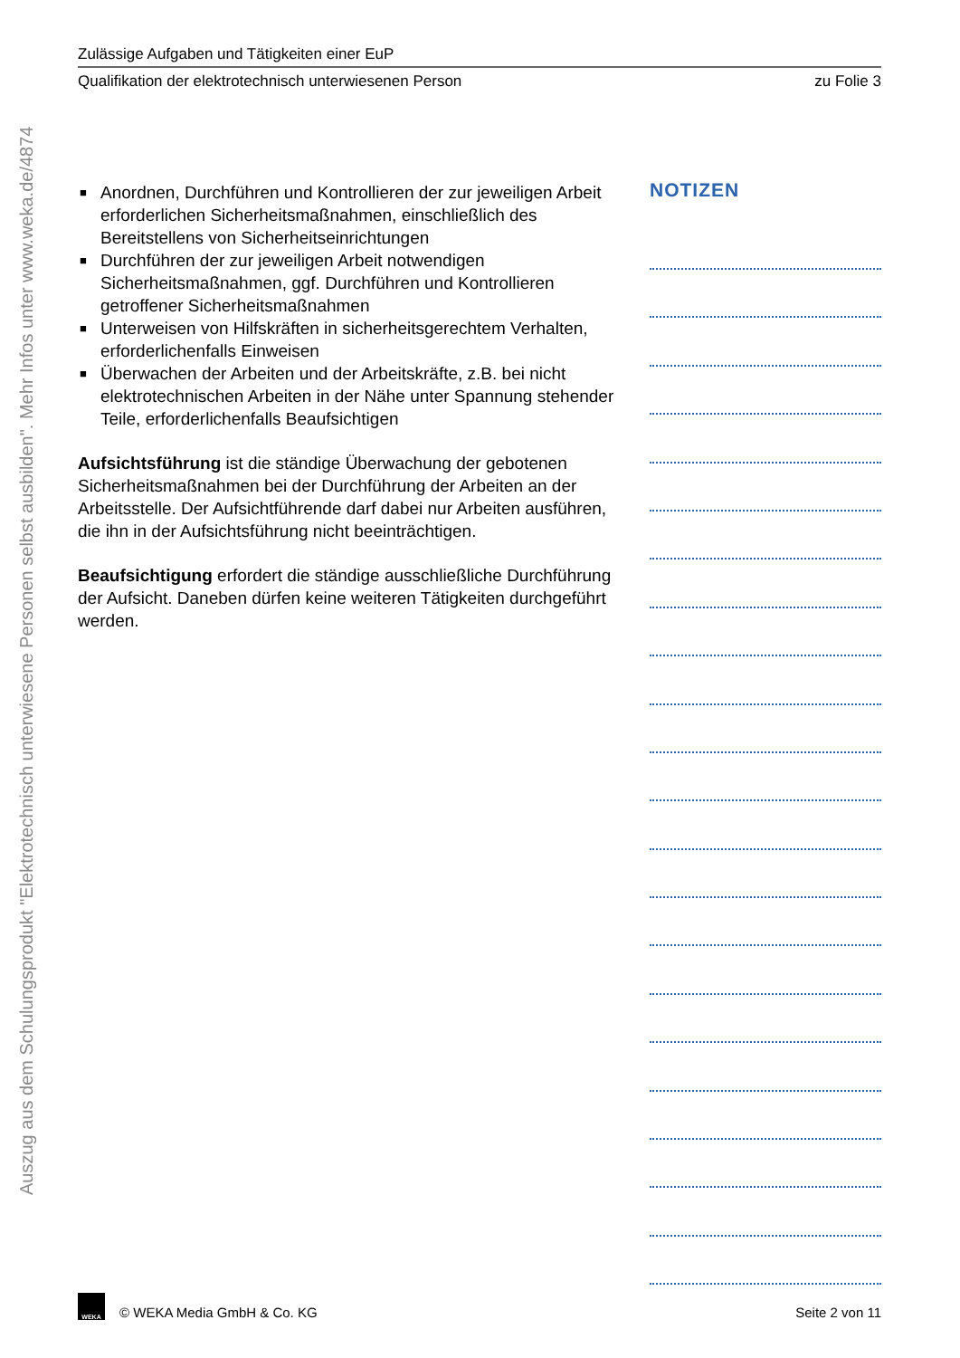Auszug aus dem Schulungsprodukt "Elektrotechnisch unterwiesene Personen selbst ausbilden". Mehr Infos unter www.weka.de/4874
Zulässige Aufgaben und Tätigkeiten einer EuP
Qualifikation der elektrotechnisch unterwiesenen Person zu Folie 3
■ Anordnen, Durchführen und Kontrollieren der zur jeweiligen Arbeit erforderlichen Sicherheitsmaßnahmen, einschließlich des Bereitstellens von Sicherheitseinrichtungen
■ Durchführen der zur jeweiligen Arbeit notwendigen Sicherheitsmaßnahmen, ggf. Durchführen und Kontrollieren getroffener Sicherheitsmaßnahmen
■ Unterweisen von Hilfskräften in sicherheitsgerechtem Verhalten, erforderlichenfalls Einweisen
■ Überwachen der Arbeiten und der Arbeitskräfte, z.B. bei nicht elektrotechnischen Arbeiten in der Nähe unter Spannung stehender Teile, erforderlichenfalls Beaufsichtigen
Aufsichtsführung ist die ständige Überwachung der gebotenen Sicherheitsmaßnahmen bei der Durchführung der Arbeiten an der Arbeitsstelle. Der Aufsichtführende darf dabei nur Arbeiten ausführen, die ihn in der Aufsichtsführung nicht beeinträchtigen.
Beaufsichtigung erfordert die ständige ausschließliche Durchführung der Aufsicht. Daneben dürfen keine weiteren Tätigkeiten durchgeführt werden.
NOTIZEN
WEKA
© WEKA Media GmbH & Co. KG Seite 2 von 11